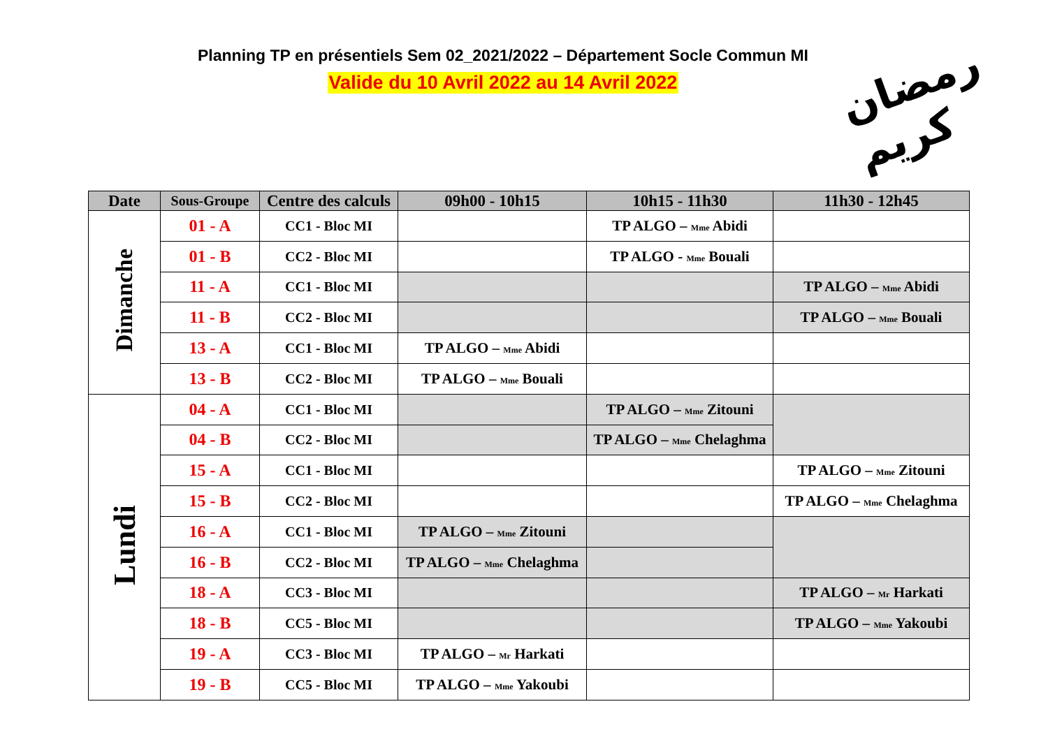Planning TP en présentiels Sem 02_2021/2022 – Département Socle Commun MI
Valide du 10 Avril 2022 au 14 Avril 2022
رمضان كريم
| Date | Sous-Groupe | Centre des calculs | 09h00 - 10h15 | 10h15 - 11h30 | 11h30 - 12h45 |
| --- | --- | --- | --- | --- | --- |
| Dimanche | 01 - A | CC1 - Bloc MI | | TP ALGO – Mme Abidi | |
| | 01 - B | CC2 - Bloc MI | | TP ALGO - Mme Bouali | |
| | 11 - A | CC1 - Bloc MI | | | TP ALGO – Mme Abidi |
| | 11 - B | CC2 - Bloc MI | | | TP ALGO – Mme Bouali |
| | 13 - A | CC1 - Bloc MI | TP ALGO – Mme Abidi | | |
| | 13 - B | CC2 - Bloc MI | TP ALGO – Mme Bouali | | |
| Lundi | 04 - A | CC1 - Bloc MI | | TP ALGO – Mme Zitouni | |
| | 04 - B | CC2 - Bloc MI | | TP ALGO – Mme Chelaghma | |
| | 15 - A | CC1 - Bloc MI | | | TP ALGO – Mme Zitouni |
| | 15 - B | CC2 - Bloc MI | | | TP ALGO – Mme Chelaghma |
| | 16 - A | CC1 - Bloc MI | TP ALGO – Mme Zitouni | | |
| | 16 - B | CC2 - Bloc MI | TP ALGO – Mme Chelaghma | | |
| | 18 - A | CC3 - Bloc MI | | | TP ALGO – Mr Harkati |
| | 18 - B | CC5 - Bloc MI | | | TP ALGO – Mme Yakoubi |
| | 19 - A | CC3 - Bloc MI | TP ALGO – Mr Harkati | | |
| | 19 - B | CC5 - Bloc MI | TP ALGO – Mme Yakoubi | | |